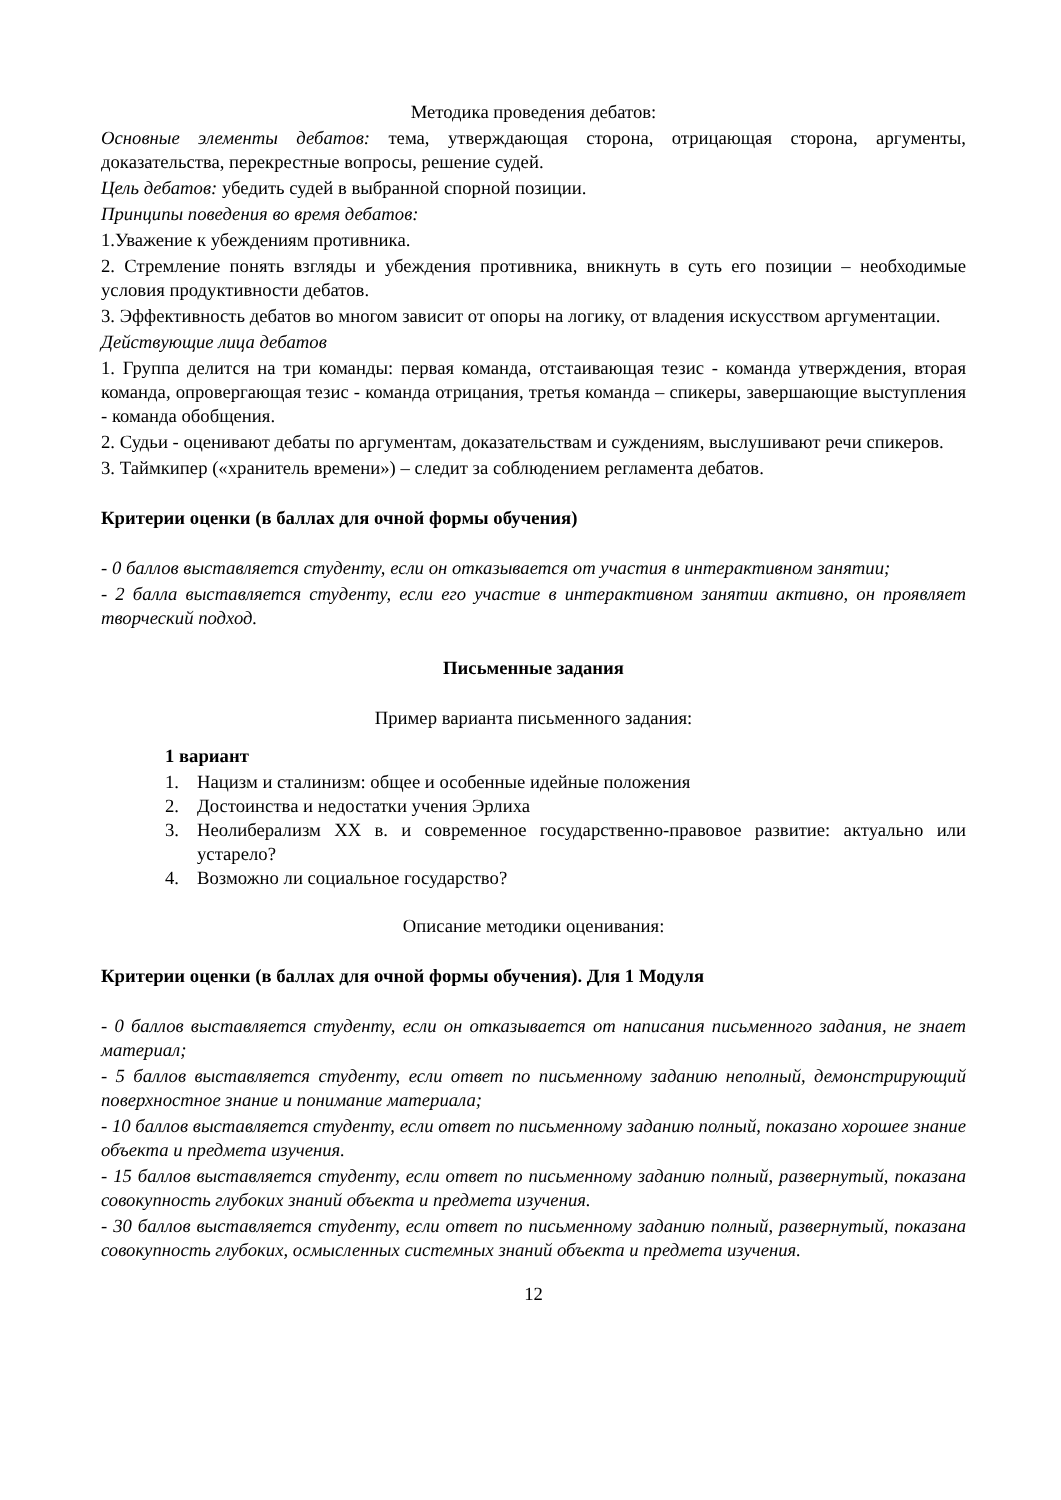Методика проведения дебатов:
Основные элементы дебатов: тема, утверждающая сторона, отрицающая сторона, аргументы, доказательства, перекрестные вопросы, решение судей.
Цель дебатов: убедить судей в выбранной спорной позиции.
Принципы поведения во время дебатов:
1.Уважение к убеждениям противника.
2. Стремление понять взгляды и убеждения противника, вникнуть в суть его позиции – необходимые условия продуктивности дебатов.
3. Эффективность дебатов во многом зависит от опоры на логику, от владения искусством аргументации.
Действующие лица дебатов
1. Группа делится на три команды: первая команда, отстаивающая тезис - команда утверждения, вторая команда, опровергающая тезис - команда отрицания, третья команда – спикеры, завершающие выступления - команда обобщения.
2. Судьи - оценивают дебаты по аргументам, доказательствам и суждениям, выслушивают речи спикеров.
3. Таймкипер («хранитель времени») – следит за соблюдением регламента дебатов.
Критерии оценки (в баллах для очной формы обучения)
- 0 баллов выставляется студенту, если он отказывается от участия в интерактивном занятии;
- 2 балла выставляется студенту, если его участие в интерактивном занятии активно, он проявляет творческий подход.
Письменные задания
Пример варианта письменного задания:
1 вариант
1. Нацизм и сталинизм: общее и особенные идейные положения
2. Достоинства и недостатки учения Эрлиха
3. Неолиберализм XX в. и современное государственно-правовое развитие: актуально или устарело?
4. Возможно ли социальное государство?
Описание методики оценивания:
Критерии оценки (в баллах для очной формы обучения). Для 1 Модуля
- 0 баллов выставляется студенту, если он отказывается от написания письменного задания, не знает материал;
- 5 баллов выставляется студенту, если ответ по письменному заданию неполный, демонстрирующий поверхностное знание и понимание материала;
- 10 баллов выставляется студенту, если ответ по письменному заданию полный, показано хорошее знание объекта и предмета изучения.
- 15 баллов выставляется студенту, если ответ по письменному заданию полный, развернутый, показана совокупность глубоких знаний объекта и предмета изучения.
- 30 баллов выставляется студенту, если ответ по письменному заданию полный, развернутый, показана совокупность глубоких, осмысленных системных знаний объекта и предмета изучения.
12